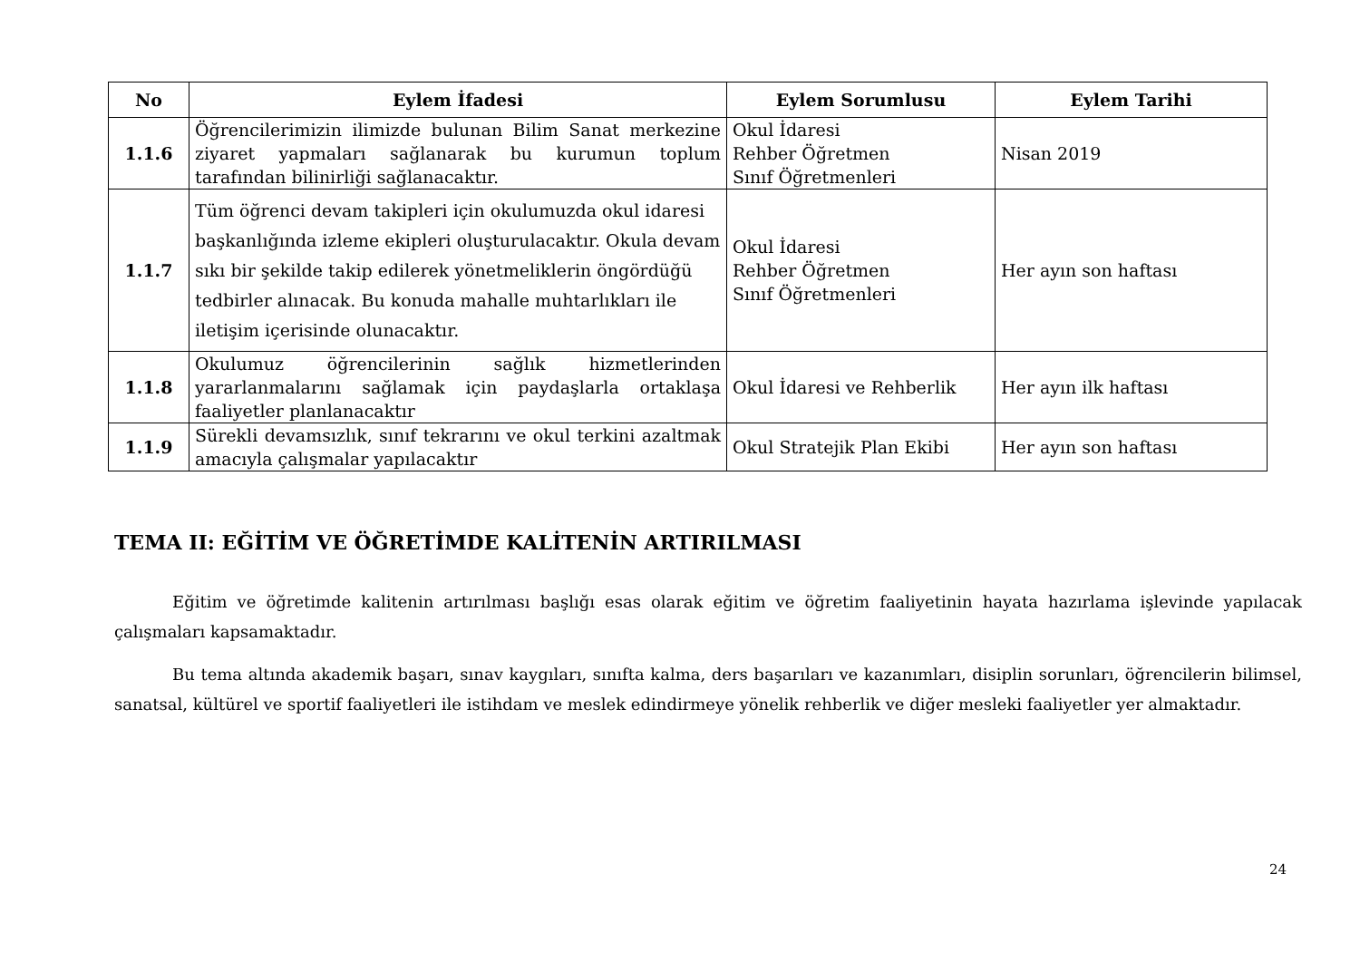| No | Eylem İfadesi | Eylem Sorumlusu | Eylem Tarihi |
| --- | --- | --- | --- |
| 1.1.6 | Öğrencilerimizin ilimizde bulunan Bilim Sanat merkezine ziyaret yapmaları sağlanarak bu kurumun toplum tarafından bilinirliği sağlanacaktır. | Okul İdaresi Rehber Öğretmen Sınıf Öğretmenleri | Nisan 2019 |
| 1.1.7 | Tüm öğrenci devam takipleri için okulumuzda okul idaresi başkanlığında izleme ekipleri oluşturulacaktır. Okula devam sıkı bir şekilde takip edilerek yönetmeliklerin öngördüğü tedbirler alınacak. Bu konuda mahalle muhtarlıkları ile iletişim içerisinde olunacaktır. | Okul İdaresi Rehber Öğretmen Sınıf Öğretmenleri | Her ayın son haftası |
| 1.1.8 | Okulumuz öğrencilerinin sağlık hizmetlerinden yararlanmalarını sağlamak için paydaşlarla ortaklaşa faaliyetler planlanacaktır | Okul İdaresi ve Rehberlik | Her ayın ilk haftası |
| 1.1.9 | Sürekli devamsızlık, sınıf tekrarını ve okul terkini azaltmak amacıyla çalışmalar yapılacaktır | Okul Stratejik Plan Ekibi | Her ayın son haftası |
TEMA II: EĞİTİM VE ÖĞRETİMDE KALİTENİN ARTIRILMASI
Eğitim ve öğretimde kalitenin artırılması başlığı esas olarak eğitim ve öğretim faaliyetinin hayata hazırlama işlevinde yapılacak çalışmaları kapsamaktadır.
Bu tema altında akademik başarı, sınav kaygıları, sınıfta kalma, ders başarıları ve kazanımları, disiplin sorunları, öğrencilerin bilimsel, sanatsal, kültürel ve sportif faaliyetleri ile istihdam ve meslek edindirmeye yönelik rehberlik ve diğer mesleki faaliyetler yer almaktadır.
24